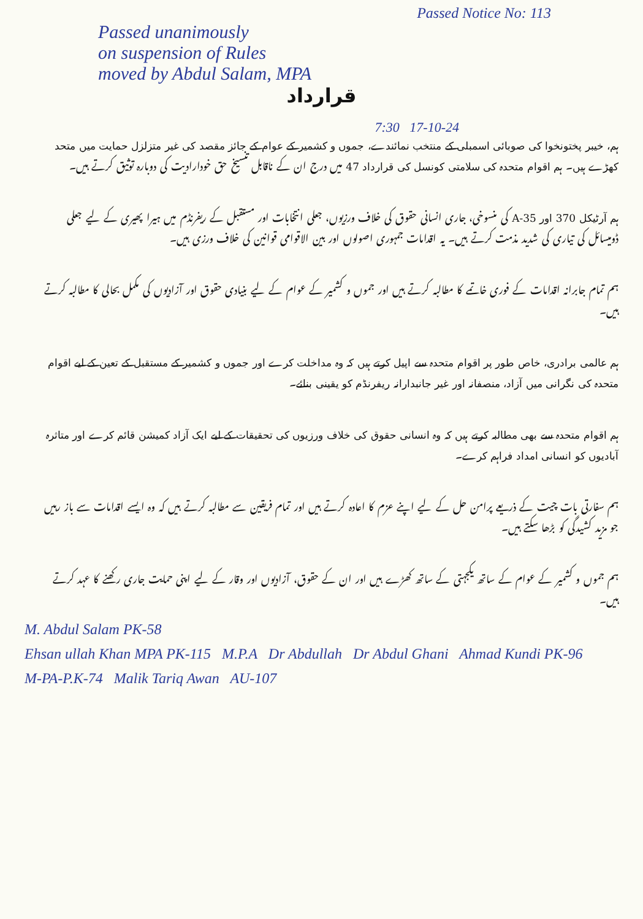Passed Notice No: 113
Passed unanimously
on suspension of Rules
moved by Abdul Salam, MPA
قرارداد
7:30 17-10-24
ہم، خیبر پختونخوا کی صوبائی اسمبلی کے منتخب نمائندے، جموں و کشمیر کے عوام کے جائز مقصد کی غیر متزلزل حمایت میں متحد کھڑے ہیں۔ ہم اقوام متحدہ کی سلامتی کونسل کی قرارداد 47 میں درج ان کے ناقابل تنسیخ حق خودارادیت کی دوبارہ توثیق کرتے ہیں۔
ہم آرٹیکل 370 اور A-35 کی منسوخی، جاری انسانی حقوق کی خلاف ورزیوں، جعلی انتخابات اور مستقبل کے ریفرنڈم میں ہیرا پھیری کے لیے جعلی ڈومیسائل کی تیاری کی شدید مذمت کرتے ہیں۔ یہ اقدامات جمہوری اصولوں اور بین الاقوامی قوانین کی خلاف ورزی ہیں۔
ہم تمام جابرانہ اقدامات کے فوری خاتمے کا مطالبہ کرتے ہیں اور جموں و کشمیر کے عوام کے لیے بنیادی حقوق اور آزادیوں کی مکمل بحالی کا مطالبہ کرتے ہیں۔
ہم عالمی برادری، خاص طور پر اقوام متحدہ سے اپیل کرتے ہیں کہ وہ مداخلت کرے اور جموں و کشمیر کے مستقبل کے تعین کے لیے اقوام متحدہ کی نگرانی میں آزاد، منصفانہ اور غیر جانبدارانہ ریفرنڈم کو یقینی بنائے۔
ہم اقوام متحدہ سے بھی مطالبہ کرتے ہیں کہ وہ انسانی حقوق کی خلاف ورزیوں کی تحقیقات کے لیے ایک آزاد کمیشن قائم کرے اور متاثرہ آبادیوں کو انسانی امداد فراہم کرے۔
ہم سفارتی بات چیت کے ذریعے پرامن حل کے لیے اپنے عزم کا اعادہ کرتے ہیں اور تمام فریقین سے مطالبہ کرتے ہیں کہ وہ ایسے اقدامات سے باز رہیں جو مزید کشیدگی کو بڑھا سکتے ہیں۔
ہم جموں و کشمیر کے عوام کے ساتھ یکجہتی کے ساتھ کھڑے ہیں اور ان کے حقوق، آزادیوں اور وقار کے لیے اپنی حمایت جاری رکھنے کا عہد کرتے ہیں۔
M. Abdul Salam PK-58
Ehsan ullah Khan MPA PK-115 M.P.A Dr Abdullah Dr Abdul Ghani Ahmad Kundi PK-96
M-PA-P.K-74 Malik Tariq Awan AU-107